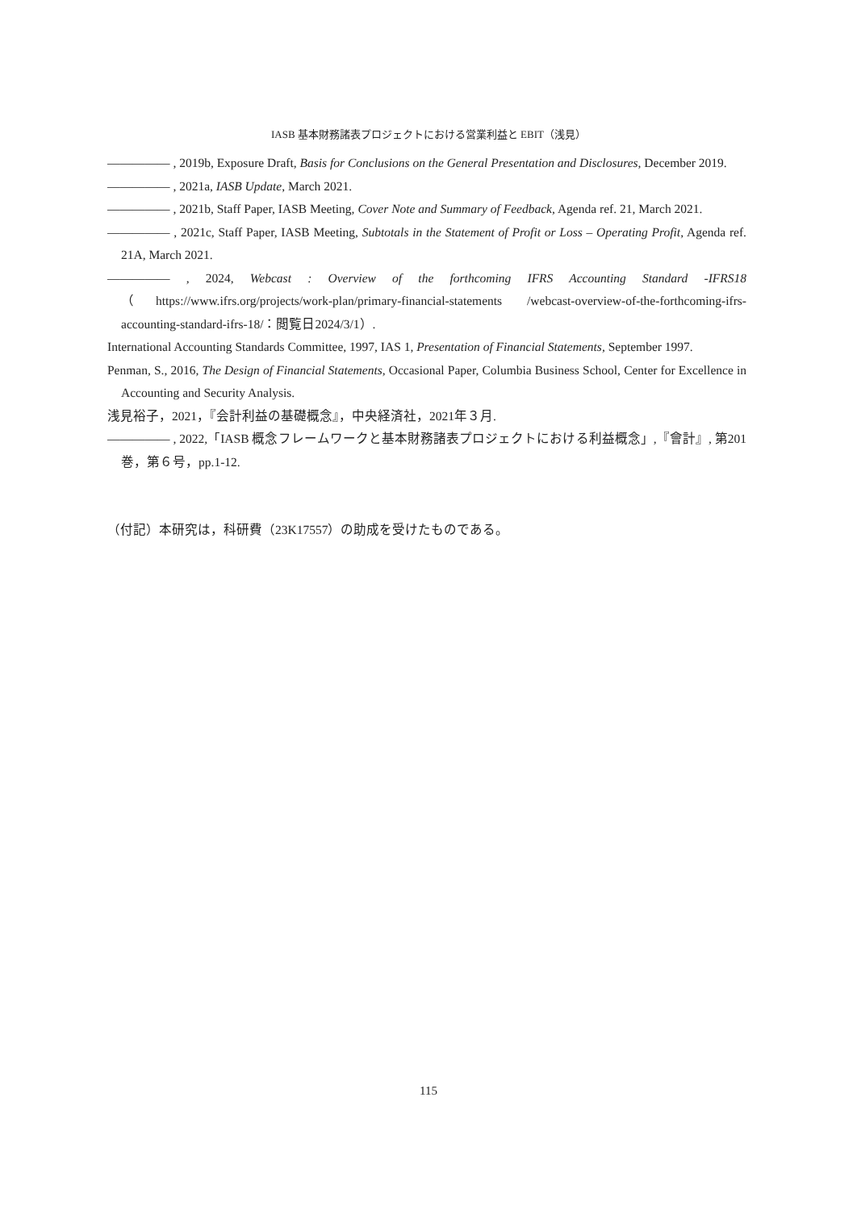IASB 基本財務諸表プロジェクトにおける営業利益と EBIT（浅見）
――――― , 2019b, Exposure Draft, Basis for Conclusions on the General Presentation and Disclosures, December 2019.
――――― , 2021a, IASB Update, March 2021.
――――― , 2021b, Staff Paper, IASB Meeting, Cover Note and Summary of Feedback, Agenda ref. 21, March 2021.
――――― , 2021c, Staff Paper, IASB Meeting, Subtotals in the Statement of Profit or Loss – Operating Profit, Agenda ref. 21A, March 2021.
――――― , 2024, Webcast : Overview of the forthcoming IFRS Accounting Standard -IFRS18（https://www.ifrs.org/projects/work-plan/primary-financial-statements /webcast-overview-of-the-forthcoming-ifrs-accounting-standard-ifrs-18/：閲覧日2024/3/1）.
International Accounting Standards Committee, 1997, IAS 1, Presentation of Financial Statements, September 1997.
Penman, S., 2016, The Design of Financial Statements, Occasional Paper, Columbia Business School, Center for Excellence in Accounting and Security Analysis.
浅見裕子，2021，『会計利益の基礎概念』，中央経済社，2021年３月.
――――― , 2022,「IASB 概念フレームワークと基本財務諸表プロジェクトにおける利益概念」,『會計』, 第201巻，第６号，pp.1-12.
（付記）本研究は，科研費（23K17557）の助成を受けたものである。
115